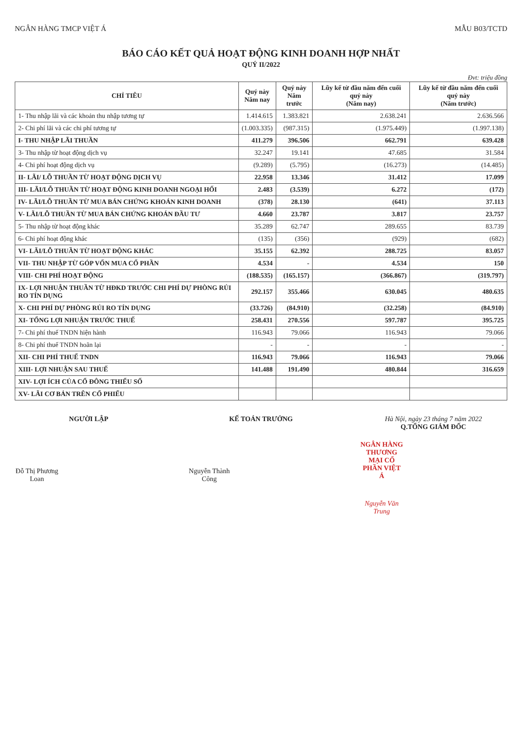NGÂN HÀNG TMCP VIỆT Á MẪU B03/TCTD
BÁO CÁO KẾT QUẢ HOẠT ĐỘNG KINH DOANH HỢP NHẤT
QUÝ II/2022
Đvt: triệu đồng
| CHỈ TIÊU | Quý này Năm nay | Quý này Năm trước | Lũy kế từ đầu năm đến cuối quý này (Năm nay) | Lũy kế từ đầu năm đến cuối quý này (Năm trước) |
| --- | --- | --- | --- | --- |
| 1- Thu nhập lãi và các khoản thu nhập tương tự | 1.414.615 | 1.383.821 | 2.638.241 | 2.636.566 |
| 2- Chi phí lãi và các chi phí tương tự | (1.003.335) | (987.315) | (1.975.449) | (1.997.138) |
| I- THU NHẬP LÃI THUẦN | 411.279 | 396.506 | 662.791 | 639.428 |
| 3- Thu nhập từ hoạt động dịch vụ | 32.247 | 19.141 | 47.685 | 31.584 |
| 4- Chi phí hoạt động dịch vụ | (9.289) | (5.795) | (16.273) | (14.485) |
| II- LÃI/ LỖ THUẦN TỪ HOẠT ĐỘNG DỊCH VỤ | 22.958 | 13.346 | 31.412 | 17.099 |
| III- LÃI/LỖ THUẦN TỪ HOẠT ĐỘNG KINH DOANH NGOẠI HỐI | 2.483 | (3.539) | 6.272 | (172) |
| IV- LÃI/LỖ THUẦN TỪ MUA BÁN CHỨNG KHOÁN KINH DOANH | (378) | 28.130 | (641) | 37.113 |
| V- LÃI/LỖ THUẦN TỪ MUA BÁN CHỨNG KHOÁN ĐẦU TƯ | 4.660 | 23.787 | 3.817 | 23.757 |
| 5- Thu nhập từ hoạt động khác | 35.289 | 62.747 | 289.655 | 83.739 |
| 6- Chi phí hoạt động khác | (135) | (356) | (929) | (682) |
| VI- LÃI/LỖ THUẦN TỪ HOẠT ĐỘNG KHÁC | 35.155 | 62.392 | 288.725 | 83.057 |
| VII- THU NHẬP TỪ GÓP VỐN MUA CỔ PHẦN | 4.534 | - | 4.534 | 150 |
| VIII- CHI PHÍ HOẠT ĐỘNG | (188.535) | (165.157) | (366.867) | (319.797) |
| IX- LỢI NHUẬN THUẦN TỪ HĐKD TRƯỚC CHI PHÍ DỰ PHÒNG RỦI RO TÍN DỤNG | 292.157 | 355.466 | 630.045 | 480.635 |
| X- CHI PHÍ DỰ PHÒNG RỦI RO TÍN DỤNG | (33.726) | (84.910) | (32.258) | (84.910) |
| XI- TỔNG LỢI NHUẬN TRƯỚC THUẾ | 258.431 | 270.556 | 597.787 | 395.725 |
| 7- Chi phí thuế TNDN hiện hành | 116.943 | 79.066 | 116.943 | 79.066 |
| 8- Chi phí thuế TNDN hoãn lại | - | - | - | - |
| XII- CHI PHÍ THUẾ TNDN | 116.943 | 79.066 | 116.943 | 79.066 |
| XIII- LỢI NHUẬN SAU THUẾ | 141.488 | 191.490 | 480.844 | 316.659 |
| XIV- LỢI ÍCH CỦA CỔ ĐÔNG THIỂU SỐ | | | | |
| XV- LÃI CƠ BẢN TRÊN CỔ PHIẾU | | | | |
NGƯỜI LẬP
Đỗ Thị Phương Loan
KẾ TOÁN TRƯỞNG
Nguyễn Thành Công
Hà Nội, ngày 23 tháng 7 năm 2022
Q.TỔNG GIÁM ĐỐC
NGÂN HÀNG THƯƠNG MẠI CỔ PHẦN VIỆT Á
Nguyễn Văn Trung